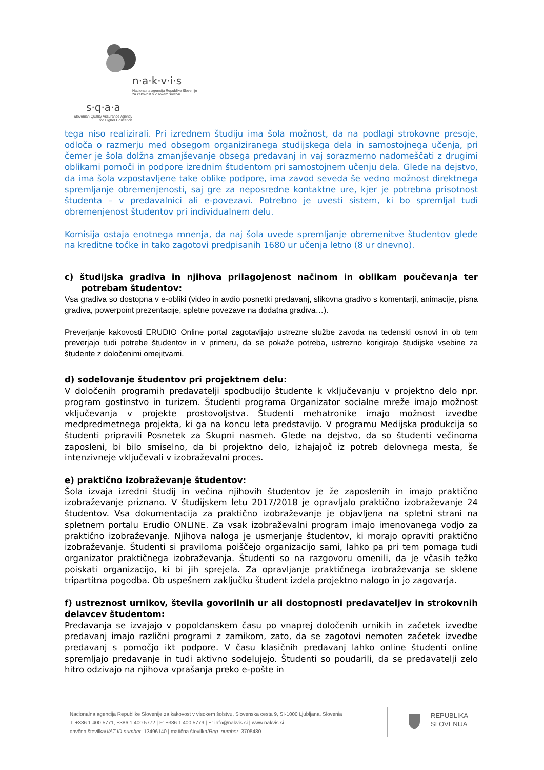n·a·k·v·i·s
Nacionalna agencija Republike Slovenije
za kakovost v visokem šolstvu
s·q·a·a
Slovenian Quality Assurance Agency
for Higher Education
tega niso realizirali. Pri izrednem študiju ima šola možnost, da na podlagi strokovne presoje, odloča o razmerju med obsegom organiziranega studijskega dela in samostojnega učenja, pri čemer je šola dolžna zmanjševanje obsega predavanj in vaj sorazmerno nadomeščati z drugimi oblikami pomoči in podpore izrednim študentom pri samostojnem učenju dela. Glede na dejstvo, da ima šola vzpostavljene take oblike podpore, ima zavod seveda še vedno možnost direktnega spremljanje obremenjenosti, saj gre za neposredne kontaktne ure, kjer je potrebna prisotnost študenta – v predavalnici ali e-povezavi. Potrebno je uvesti sistem, ki bo spremljal tudi obremenjenost študentov pri individualnem delu.
Komisija ostaja enotnega mnenja, da naj šola uvede spremljanje obremenitve študentov glede na kreditne točke in tako zagotovi predpisanih 1680 ur učenja letno (8 ur dnevno).
c) študijska gradiva in njihova prilagojenost načinom in oblikam poučevanja ter potrebam študentov:
Vsa gradiva so dostopna v e-obliki (video in avdio posnetki predavanj, slikovna gradivo s komentarji, animacije, pisna gradiva, powerpoint prezentacije, spletne povezave na dodatna gradiva…).
Preverjanje kakovosti ERUDIO Online portal zagotavljajo ustrezne službe zavoda na tedenski osnovi in ob tem preverjajo tudi potrebe študentov in v primeru, da se pokaže potreba, ustrezno korigirajo študijske vsebine za študente z določenimi omejitvami.
d) sodelovanje študentov pri projektnem delu:
V določenih programih predavatelji spodbudijo študente k vključevanju v projektno delo npr. program gostinstvo in turizem. Študenti programa Organizator socialne mreže imajo možnost vključevanja v projekte prostovoljstva. Študenti mehatronike imajo možnost izvedbe medpredmetnega projekta, ki ga na koncu leta predstavijo. V programu Medijska produkcija so študenti pripravili Posnetek za Skupni nasmeh. Glede na dejstvo, da so študenti večinoma zaposleni, bi bilo smiselno, da bi projektno delo, izhajajoč iz potreb delovnega mesta, še intenzivneje vključevali v izobraževalni proces.
e) praktično izobraževanje študentov:
Šola izvaja izredni študij in večina njihovih študentov je že zaposlenih in imajo praktično izobraževanje priznano. V študijskem letu 2017/2018 je opravljalo praktično izobraževanje 24 študentov. Vsa dokumentacija za praktično izobraževanje je objavljena na spletni strani na spletnem portalu Erudio ONLINE. Za vsak izobraževalni program imajo imenovanega vodjo za praktično izobraževanje. Njihova naloga je usmerjanje študentov, ki morajo opraviti praktično izobraževanje. Študenti si praviloma poiščejo organizacijo sami, lahko pa pri tem pomaga tudi organizator praktičnega izobraževanja. Študenti so na razgovoru omenili, da je včasih težko poiskati organizacijo, ki bi jih sprejela. Za opravljanje praktičnega izobraževanja se sklene tripartitna pogodba. Ob uspešnem zaključku študent izdela projektno nalogo in jo zagovarja.
f) ustreznost urnikov, števila govorilnih ur ali dostopnosti predavateljev in strokovnih delavcev študentom:
Predavanja se izvajajo v popoldanskem času po vnaprej določenih urnikih in začetek izvedbe predavanj imajo različni programi z zamikom, zato, da se zagotovi nemoten začetek izvedbe predavanj s pomočjo ikt podpore. V času klasičnih predavanj lahko online študenti online spremljajo predavanje in tudi aktivno sodelujejo. Študenti so poudarili, da se predavatelji zelo hitro odzivajo na njihova vprašanja preko e-pošte in
Nacionalna agencija Republike Slovenije za kakovost v visokem šolstvu, Slovenska cesta 9, SI-1000 Ljubljana, Slovenia
T: +386 1 400 5771, +386 1 400 5772 | F: +386 1 400 5779 | E: info@nakvis.si | www.nakvis.si
davčna številka/VAT ID number: 13496140 | matična številka/Reg. number: 3705480
REPUBLIKA
SLOVENIJA